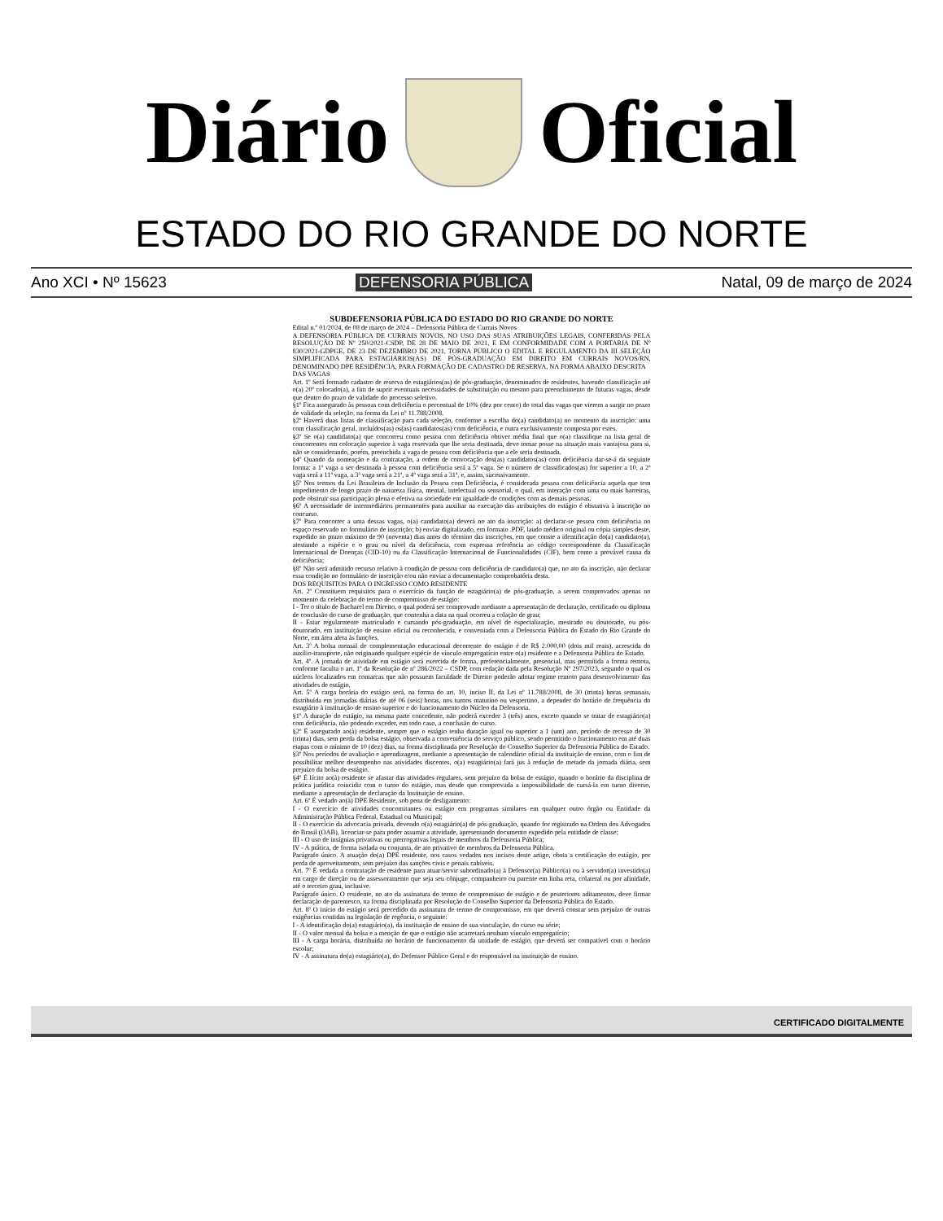Diário Oficial
ESTADO DO RIO GRANDE DO NORTE
Ano XCI • Nº 15623 DEFENSORIA PÚBLICA Natal, 09 de março de 2024
SUBDEFENSORIA PÚBLICA DO ESTADO DO RIO GRANDE DO NORTE
Edital n.º 01/2024, de 08 de março de 2024 – Defensoria Pública de Currais Novos
A DEFENSORIA PÚBLICA DE CURRAIS NOVOS, NO USO DAS SUAS ATRIBUIÇÕES LEGAIS, CONFERIDAS PELA RESOLUÇÃO DE Nº 250/2021-CSDP, DE 28 DE MAIO DE 2021, E EM CONFORMIDADE COM A PORTARIA DE Nº 830/2021-GDPGE, DE 23 DE DEZEMBRO DE 2021, TORNA PÚBLICO O EDITAL E REGULAMENTO DA III SELEÇÃO SIMPLIFICADA PARA ESTAGIÁRIOS(AS) DE PÓS-GRADUAÇÃO EM DIREITO EM CURRAIS NOVOS/RN, DENOMINADO DPE RESIDÊNCIA, PARA FORMAÇÃO DE CADASTRO DE RESERVA, NA FORMA ABAIXO DESCRITA
DAS VAGAS
Art. 1º Será formado cadastro de reserva de estagiários(as) de pós-graduação, denominados de residentes, havendo classificação até o(a) 20º colocado(a), a fim de suprir eventuais necessidades de substituição ou mesmo para preenchimento de futuras vagas, desde que dentro do prazo de validade do processo seletivo.
§1º Fica assegurado às pessoas com deficiência o percentual de 10% (dez por cento) do total das vagas que vierem a surgir no prazo de validade da seleção, na forma da Lei nº 11.788/2008.
§2º Haverá duas listas de classificação para cada seleção, conforme a escolha do(a) candidato(a) no momento da inscrição: uma com classificação geral, incluídos(as) os(as) candidatos(as) com deficiência, e outra exclusivamente composta por estes.
§3º Se o(a) candidato(a) que concorreu como pessoa com deficiência obtiver média final que o(a) classifique na lista geral de concorrentes em colocação superior à vaga reservada que lhe seria destinada, deve tomar posse na situação mais vantajosa para si, não se considerando, porém, preenchida a vaga de pessoa com deficiência que a ele seria destinada.
§4º Quando da nomeação e da contratação, a ordem de convocação dos(as) candidatos(as) com deficiência dar-se-á da seguinte forma: a 1ª vaga a ser destinada à pessoa com deficiência será a 5ª vaga. Se o número de classificados(as) for superior a 10, a 2ª vaga será a 11ª vaga, a 3ª vaga será a 21ª, a 4ª vaga será a 31ª, e, assim, sucessivamente.
§5º Nos termos da Lei Brasileira de Inclusão da Pessoa com Deficiência, é considerada pessoa com deficiência aquela que tem impedimento de longo prazo de natureza física, mental, intelectual ou sensorial, o qual, em interação com uma ou mais barreiras, pode obstruir sua participação plena e efetiva na sociedade em igualdade de condições com as demais pessoas.
§6º A necessidade de intermediários permanentes para auxiliar na execução das atribuições do estágio é obstativa à inscrição no concurso.
§7º Para concorrer a uma dessas vagas, o(a) candidato(a) deverá no ato da inscrição: a) declarar-se pessoa com deficiência no espaço reservado no formulário de inscrição; b) enviar digitalizado, em formato .PDF, laudo médico original ou cópia simples deste, expedido no prazo máximo de 90 (noventa) dias antes do término das inscrições, em que conste a identificação do(a) candidato(a), atestando a espécie e o grau ou nível da deficiência, com expressa referência ao código correspondente da Classificação Internacional de Doenças (CID-10) ou da Classificação Internacional de Funcionalidades (CIF), bem como a provável causa da deficiência;
§8º Não será admitido recurso relativo à condição de pessoa com deficiência de candidato(a) que, no ato da inscrição, não declarar essa condição no formulário de inscrição e/ou não enviar a documentação comprobatória desta.
DOS REQUISITOS PARA O INGRESSO COMO RESIDENTE
Art. 2º Constituem requisitos para o exercício da função de estagiário(a) de pós-graduação, a serem comprovados apenas no momento da celebração do termo de compromisso de estágio:
I - Ter o título de Bacharel em Direito, o qual poderá ser comprovado mediante a apresentação de declaração, certificado ou diploma de conclusão do curso de graduação, que contenha a data na qual ocorreu a colação de grau;
II - Estar regularmente matriculado e cursando pós-graduação, em nível de especialização, mestrado ou doutorado, ou pós-doutorado, em instituição de ensino oficial ou reconhecida, e conveniada com a Defensoria Pública do Estado do Rio Grande do Norte, em área afeta às funções.
Art. 3º A bolsa mensal de complementação educacional decorrente do estágio é de R$ 2.000,00 (dois mil reais), acrescida do auxílio-transporte, não originando qualquer espécie de vínculo empregatício entre o(a) residente e a Defensoria Pública do Estado.
Art. 4º. A jornada de atividade em estágio será exercida de forma, preferencialmente, presencial, mas permitida a forma remota, conforme faculta o art. 1º da Resolução de nº 286/2022 – CSDP, com redação dada pela Resolução Nº 297/2023, segundo o qual os núcleos localizados em comarcas que não possuem faculdade de Direito poderão adotar regime remoto para desenvolvimento das atividades de estágio.
Art. 5º A carga horária do estágio será, na forma do art. 10, inciso II, da Lei nº 11.788/2008, de 30 (trinta) horas semanais, distribuída em jornadas diárias de até 06 (seis) horas, nos turnos matutino ou vespertino, a depender do horário de frequência do estagiário à instituição de ensino superior e do funcionamento do Núcleo da Defensoria.
§1º A duração do estágio, na mesma parte concedente, não poderá exceder 3 (três) anos, exceto quando se tratar de estagiário(a) com deficiência, não podendo exceder, em todo caso, a conclusão do curso.
§2º É assegurado ao(à) residente, sempre que o estágio tenha duração igual ou superior a 1 (um) ano, período de recesso de 30 (trinta) dias, sem perda da bolsa estágio, observada a conveniência do serviço público, sendo permitido o fracionamento em até duas etapas com o mínimo de 10 (dez) dias, na forma disciplinada por Resolução do Conselho Superior da Defensoria Pública do Estado.
§3º Nos períodos de avaliação e aprendizagem, mediante a apresentação de calendário oficial da instituição de ensino, com o fim de possibilitar melhor desempenho nas atividades discentes, o(a) estagiário(a) fará jus à redução de metade da jornada diária, sem prejuízo da bolsa de estágio.
§4º É lícito ao(à) residente se afastar das atividades regulares, sem prejuízo da bolsa de estágio, quando o horário da disciplina de prática jurídica coincidir com o turno do estágio, mas desde que comprovada a impossibilidade de cursá-la em turno diverso, mediante a apresentação de declaração da Instituição de ensino.
Art. 6º É vedado ao(à) DPE Residente, sob pena de desligamento:
I - O exercício de atividades concomitantes ou estágio em programas similares em qualquer outro órgão ou Entidade da Administração Pública Federal, Estadual ou Municipal;
II - O exercício da advocacia privada, devendo o(a) estagiário(a) de pós-graduação, quando for registrado na Ordem dos Advogados do Brasil (OAB), licenciar-se para poder assumir a atividade, apresentando documento expedido pela entidade de classe;
III - O uso de insígnias privativas ou prerrogativas legais de membros da Defensoria Pública;
IV - A prática, de forma isolada ou conjunta, de ato privativo de membros da Defensoria Pública.
Parágrafo único. A atuação do(a) DPE residente, nos casos vedados nos incisos deste artigo, obsta a certificação do estágio, por perda de aproveitamento, sem prejuízo das sanções civis e penais cabíveis.
Art. 7º É vedada a contratação de residente para atuar/servir subordinado(a) à Defensor(a) Público(a) ou à servidor(a) investido(a) em cargo de direção ou de assessoramento que seja seu cônjuge, companheiro ou parente em linha reta, colateral ou por afinidade, até o terceiro grau, inclusive.
Parágrafo único. O residente, no ato da assinatura do termo de compromisso de estágio e de posteriores aditamentos, deve firmar declaração de parentesco, na forma disciplinada por Resolução do Conselho Superior da Defensoria Pública do Estado.
Art. 8º O início do estágio será precedido da assinatura de termo de compromisso, em que deverá constar sem prejuízo de outras exigências contidas na legislação de regência, o seguinte:
I - A identificação do(a) estagiário(a), da instituição de ensino de sua vinculação, do curso ou série;
II - O valor mensal da bolsa e a menção de que o estágio não acarretará nenhum vínculo empregatício;
III - A carga horária, distribuída no horário de funcionamento da unidade de estágio, que deverá ser compatível com o horário escolar;
IV - A assinatura do(a) estagiário(a), do Defensor Público Geral e do responsável na instituição de ensino.
CERTIFICADO DIGITALMENTE